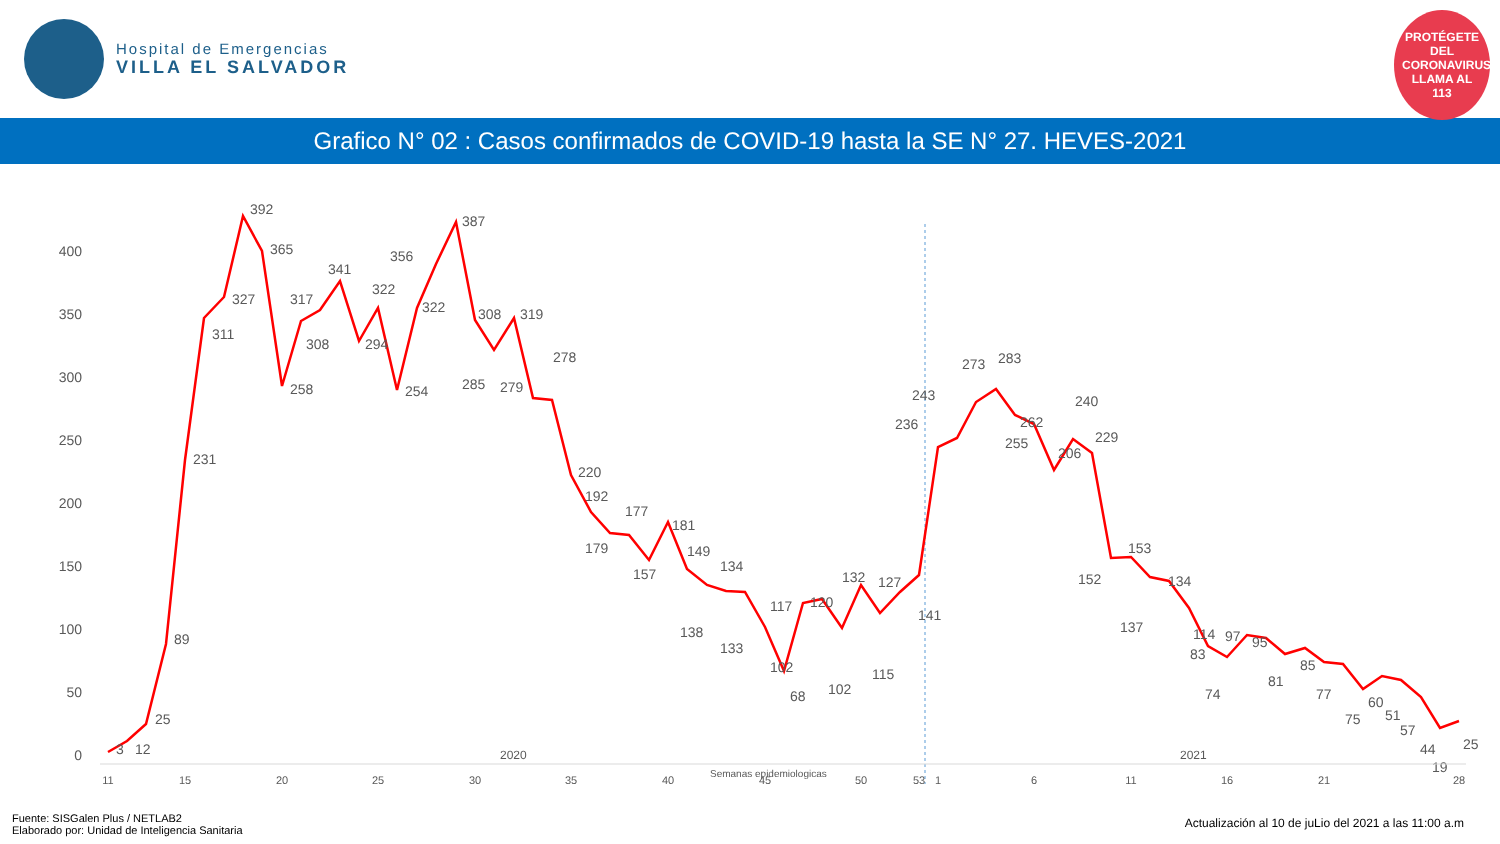Hospital de Emergencias
VILLA EL SALVADOR
PROTÉGETE DEL CORONAVIRUS LLAMA AL 113
Grafico N° 02 : Casos confirmados de COVID-19 hasta la SE N° 27. HEVES-2021
0
50
100
150
200
250
300
350
400
3
12
25
89
231
311
327
392
365
258
317
308
341
294
322
254
322
356
387
308
285
319
279
278
220
192
179
177
157
181
149
138
133
134
102
68
117
120
102
132
115
127
141
236
243
273
283
262
255
206
240
229
152
153
137
134
114
83
74
97
95
81
85
77
75
60
51
57
44
19
25
11
15
20
25
30
35
40
45
50
53
1
6
11
16
21
28
2020 2021
Semanas epidemiologicas
Fuente: SISGalen Plus / NETLAB2
Elaborado por: Unidad de Inteligencia Sanitaria
Actualización al 10 de juLio del 2021 a las 11:00 a.m